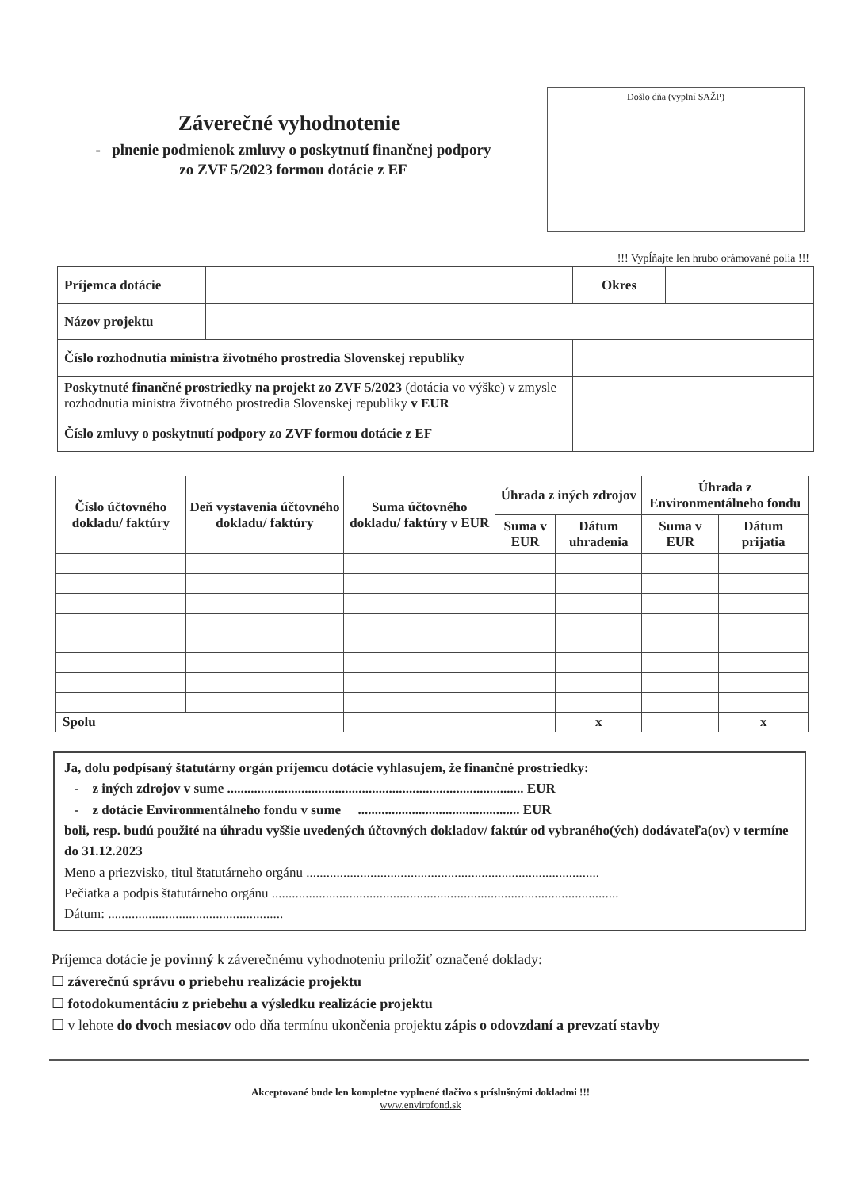Záverečné vyhodnotenie
- plnenie podmienok zmluvy o poskytnutí finančnej podpory
zo ZVF 5/2023 formou dotácie z EF
Došlo dňa (vyplní SAŽP)
!!! Vypĺňajte len hrubo orámované polia !!!
| Príjemca dotácie | | | Okres | |
| Názov projektu | | | | |
| Číslo rozhodnutia ministra životného prostredia Slovenskej republiky | | | | |
| Poskytnuté finančné prostriedky na projekt zo ZVF 5/2023 (dotácia vo výške) v zmysle rozhodnutia ministra životného prostredia Slovenskej republiky v EUR | | | | |
| Číslo zmluvy o poskytnutí podpory zo ZVF formou dotácie z EF | | | | |
| Číslo účtovného dokladu/ faktúry | Deň vystavenia účtovného dokladu/ faktúry | Suma účtovného dokladu/ faktúry v EUR | Úhrada z iných zdrojov | | Úhrada z Environmentálneho fondu | |
| --- | --- | --- | --- | --- | --- | --- |
| | | | Suma v EUR | Dátum uhradenia | Suma v EUR | Dátum prijatia |
| Spolu | | | | x | | x |
Ja, dolu podpísaný štatutárny orgán príjemcu dotácie vyhlasujem, že finančné prostriedky:
- z iných zdrojov v sume ........................................................................................ EUR
- z dotácie Environmentálneho fondu v sume ................................................ EUR
boli, resp. budú použité na úhradu vyššie uvedených účtovných dokladov/ faktúr od vybraného(ých) dodávateľa(ov) v termíne do 31.12.2023
Meno a priezvisko, titul štatutárneho orgánu .......................................................................................
Pečiatka a podpis štatutárneho orgánu .......................................................................................................
Dátum: ....................................................
Príjemca dotácie je povinný k záverečnému vyhodnoteniu priložiť označené doklady:
☐ záverečnú správu o priebehu realizácie projektu
☐ fotodokumentáciu z priebehu a výsledku realizácie projektu
☐ v lehote do dvoch mesiacov odo dňa termínu ukončenia projektu zápis o odovzdaní a prevzatí stavby
Akceptované bude len kompletne vyplnené tlačivo s príslušnými dokladmi !!!
www.envirofond.sk